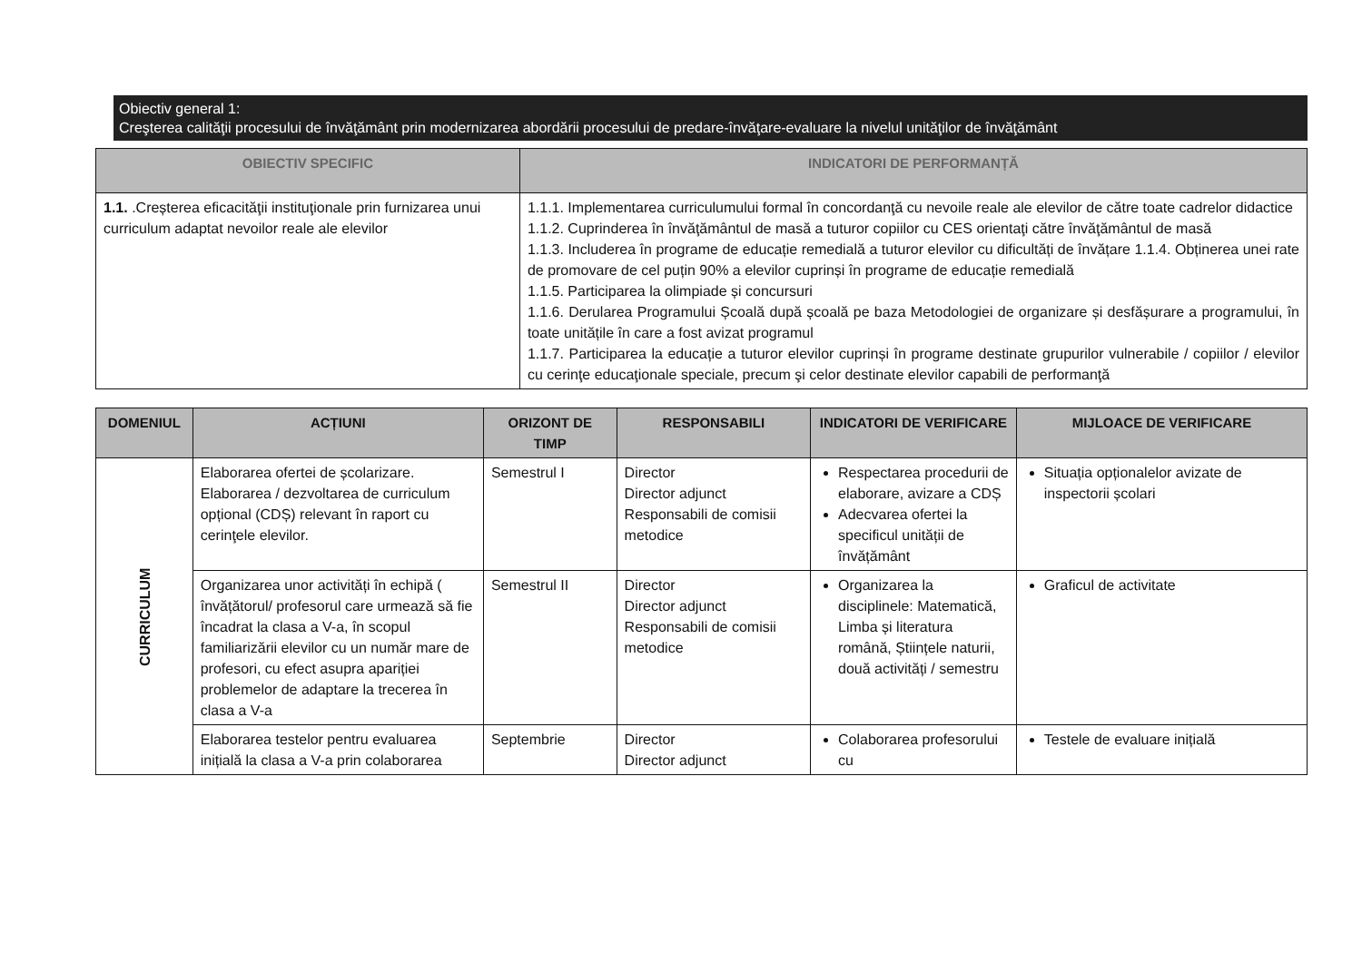Obiectiv general 1:
Creşterea calităţii procesului de învăţământ prin modernizarea abordării procesului de predare-învăţare-evaluare la nivelul unităţilor de învăţământ
| OBIECTIV SPECIFIC | INDICATORI DE PERFORMANȚĂ |
| --- | --- |
| 1.1. .Creșterea eficacităţii instituţionale prin furnizarea unui curriculum adaptat nevoilor reale ale elevilor | 1.1.1. Implementarea curriculumului formal în concordanţă cu nevoile reale ale elevilor de către toate cadrelor didactice 1.1.2. Cuprinderea în învăţământul de masă a tuturor copiilor cu CES orientaţi către învăţământul de masă 1.1.3. Includerea în programe de educație remedială a tuturor elevilor cu dificultăți de învățare 1.1.4. Obținerea unei rate de promovare de cel puțin 90% a elevilor cuprinși în programe de educație remedială 1.1.5. Participarea la olimpiade și concursuri 1.1.6. Derularea Programului Școală după școală pe baza Metodologiei de organizare și desfășurare a programului, în toate unitățile în care a fost avizat programul 1.1.7. Participarea la educație a tuturor elevilor cuprinși în programe destinate grupurilor vulnerabile / copiilor / elevilor cu cerinţe educaţionale speciale, precum şi celor destinate elevilor capabili de performanţă |
| DOMENIUL | ACȚIUNI | ORIZONT DE TIMP | RESPONSABILI | INDICATORI DE VERIFICARE | MIJLOACE DE VERIFICARE |
| --- | --- | --- | --- | --- | --- |
| CURRICULUM | Elaborarea ofertei de școlarizare. Elaborarea / dezvoltarea de curriculum opțional (CDȘ) relevant în raport cu cerinţele elevilor. | Semestrul I | Director Director adjunct Responsabili de comisii metodice | Respectarea procedurii de elaborare, avizare a CDȘ Adecvarea ofertei la specificul unității de învățământ | Situația opționalelor avizate de inspectorii școlari |
| | Organizarea unor activități în echipă ( învățătorul/ profesorul care urmează să fie încadrat la clasa a V-a, în scopul familiarizării elevilor cu un număr mare de profesori, cu efect asupra apariției problemelor de adaptare la trecerea în clasa a V-a | Semestrul II | Director Director adjunct Responsabili de comisii metodice | Organizarea la disciplinele: Matematică, Limba și literatura română, Științele naturii, două activități / semestru | Graficul de activitate |
| | Elaborarea testelor pentru evaluarea inițială la clasa a V-a prin colaborarea | Septembrie | Director Director adjunct | Colaborarea profesorului cu | Testele de evaluare inițială |